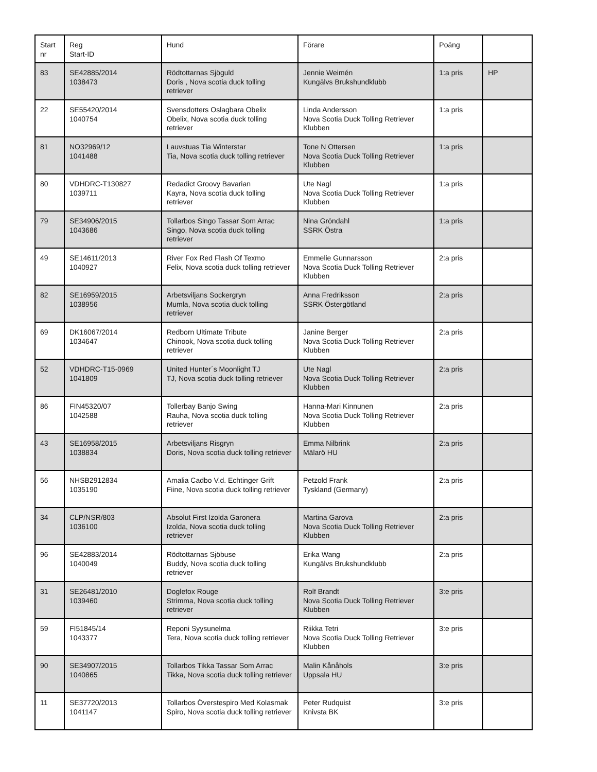| Start nr | Reg Start-ID | Hund | Förare | Poäng | |
| --- | --- | --- | --- | --- | --- |
| 83 | SE42885/2014 1038473 | Rödtottarnas Sjöguld Doris , Nova scotia duck tolling retriever | Jennie Weimén Kungälvs Brukshundklubb | 1:a pris | HP |
| 22 | SE55420/2014 1040754 | Svensdotters Oslagbara Obelix Obelix, Nova scotia duck tolling retriever | Linda Andersson Nova Scotia Duck Tolling Retriever Klubben | 1:a pris | |
| 81 | NO32969/12 1041488 | Lauvstuas Tia Winterstar Tia, Nova scotia duck tolling retriever | Tone N Ottersen Nova Scotia Duck Tolling Retriever Klubben | 1:a pris | |
| 80 | VDHDRC-T130827 1039711 | Redadict Groovy Bavarian Kayra, Nova scotia duck tolling retriever | Ute Nagl Nova Scotia Duck Tolling Retriever Klubben | 1:a pris | |
| 79 | SE34906/2015 1043686 | Tollarbos Singo Tassar Som Arrac Singo, Nova scotia duck tolling retriever | Nina Gröndahl SSRK Östra | 1:a pris | |
| 49 | SE14611/2013 1040927 | River Fox Red Flash Of Texmo Felix, Nova scotia duck tolling retriever | Emmelie Gunnarsson Nova Scotia Duck Tolling Retriever Klubben | 2:a pris | |
| 82 | SE16959/2015 1038956 | Arbetsviljans Sockergryn Mumla, Nova scotia duck tolling retriever | Anna Fredriksson SSRK Östergötland | 2:a pris | |
| 69 | DK16067/2014 1034647 | Redborn Ultimate Tribute Chinook, Nova scotia duck tolling retriever | Janine Berger Nova Scotia Duck Tolling Retriever Klubben | 2:a pris | |
| 52 | VDHDRC-T15-0969 1041809 | United Hunter´s Moonlight TJ TJ, Nova scotia duck tolling retriever | Ute Nagl Nova Scotia Duck Tolling Retriever Klubben | 2:a pris | |
| 86 | FIN45320/07 1042588 | Tollerbay Banjo Swing Rauha, Nova scotia duck tolling retriever | Hanna-Mari Kinnunen Nova Scotia Duck Tolling Retriever Klubben | 2:a pris | |
| 43 | SE16958/2015 1038834 | Arbetsviljans Risgryn Doris, Nova scotia duck tolling retriever | Emma Nilbrink Mälarö HU | 2:a pris | |
| 56 | NHSB2912834 1035190 | Amalia Cadbo V.d. Echtinger Grift Fiine, Nova scotia duck tolling retriever | Petzold Frank Tyskland (Germany) | 2:a pris | |
| 34 | CLP/NSR/803 1036100 | Absolut First Izolda Garonera Izolda, Nova scotia duck tolling retriever | Martina Garova Nova Scotia Duck Tolling Retriever Klubben | 2:a pris | |
| 96 | SE42883/2014 1040049 | Rödtottarnas Sjöbuse Buddy, Nova scotia duck tolling retriever | Erika Wang Kungälvs Brukshundklubb | 2:a pris | |
| 31 | SE26481/2010 1039460 | Doglefox Rouge Strimma, Nova scotia duck tolling retriever | Rolf Brandt Nova Scotia Duck Tolling Retriever Klubben | 3:e pris | |
| 59 | FI51845/14 1043377 | Reponi Syysunelma Tera, Nova scotia duck tolling retriever | Riikka Tetri Nova Scotia Duck Tolling Retriever Klubben | 3:e pris | |
| 90 | SE34907/2015 1040865 | Tollarbos Tikka Tassar Som Arrac Tikka, Nova scotia duck tolling retriever | Malin Kånåhols Uppsala HU | 3:e pris | |
| 11 | SE37720/2013 1041147 | Tollarbos Överstespiro Med Kolasmak Spiro, Nova scotia duck tolling retriever | Peter Rudquist Knivsta BK | 3:e pris | |